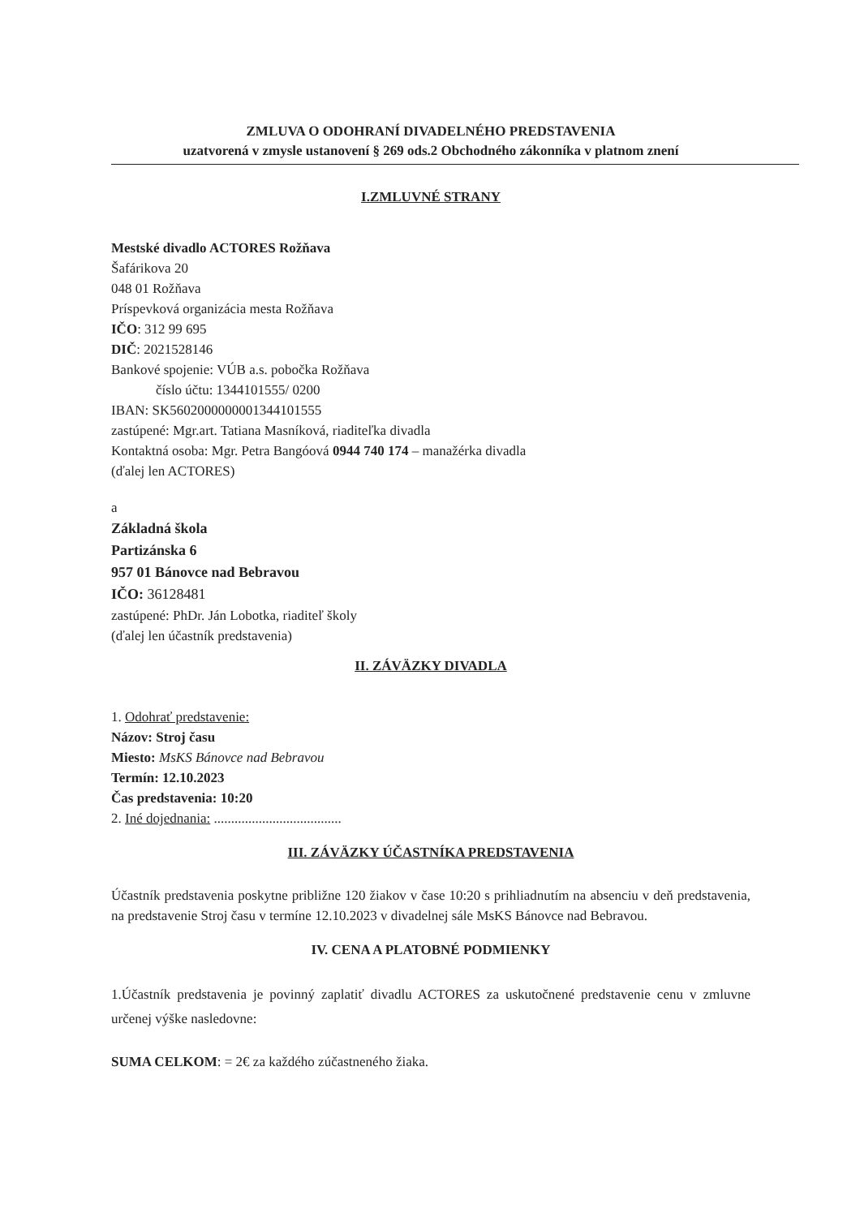ZMLUVA O ODOHRANÍ DIVADELNÉHO PREDSTAVENIA
uzatvorená v zmysle ustanovení § 269 ods.2 Obchodného zákonníka v platnom znení
I.ZMLUVNÉ STRANY
Mestské divadlo ACTORES Rožňava
Šafárikova 20
048 01 Rožňava
Príspevková organizácia mesta Rožňava
IČO: 312 99 695
DIČ: 2021528146
Bankové spojenie: VÚB a.s. pobočka Rožňava
číslo účtu: 1344101555/ 0200
IBAN: SK5602000000001344101555
zastúpené: Mgr.art. Tatiana Masníková, riaditeľka divadla
Kontaktná osoba: Mgr. Petra Bangóová 0944 740 174 – manažérka divadla
(ďalej len ACTORES)
a
Základná škola
Partizánska 6
957 01 Bánovce nad Bebravou
IČO: 36128481
zastúpené: PhDr. Ján Lobotka, riaditeľ školy
(ďalej len účastník predstavenia)
II. ZÁVÄZKY DIVADLA
1. Odohrať predstavenie:
Názov: Stroj času
Miesto: MsKS Bánovce nad Bebravou
Termín: 12.10.2023
Čas predstavenia: 10:20
2. Iné dojednania: .....................................
III. ZÁVÄZKY ÚČASTNÍKA PREDSTAVENIA
Účastník predstavenia poskytne približne 120 žiakov v čase 10:20 s prihliadnutím na absenciu v deň predstavenia, na predstavenie Stroj času v termíne 12.10.2023 v divadelnej sále MsKS Bánovce nad Bebravou.
IV. CENA A PLATOBNÉ PODMIENKY
1.Účastník predstavenia je povinný zaplatiť divadlu ACTORES za uskutočnené predstavenie cenu v zmluvne určenej výške nasledovne:
SUMA CELKOM: = 2€ za každého zúčastneného žiaka.